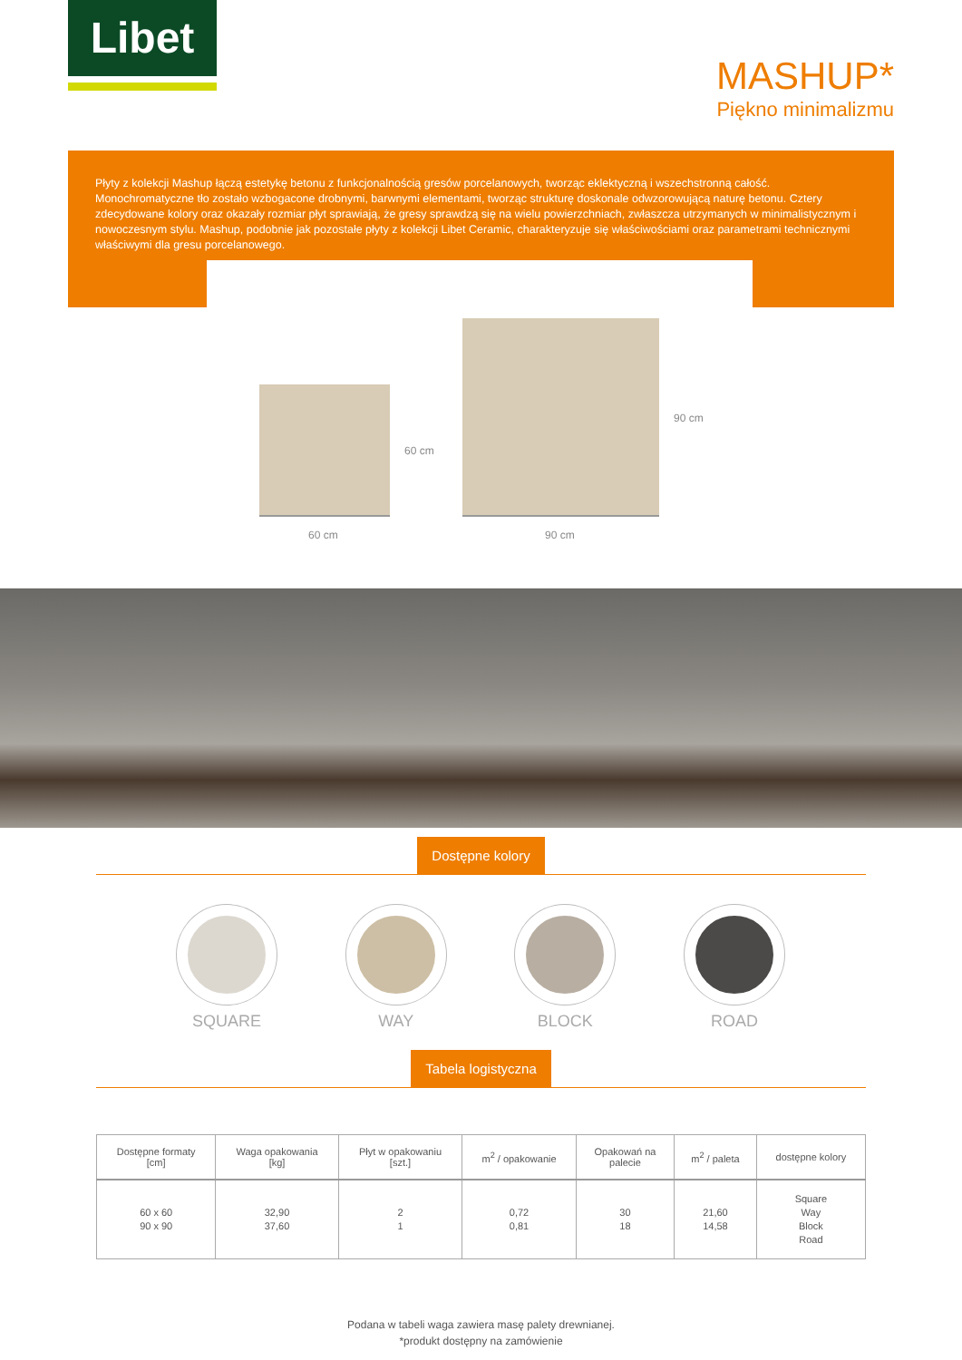Libet
MASHUP*
Piękno minimalizmu
Płyty z kolekcji Mashup łączą estetykę betonu z funkcjonalnością gresów porcelanowych, tworząc eklektyczną i wszechstronną całość. Monochromatyczne tło zostało wzbogacone drobnymi, barwnymi elementami, tworząc strukturę doskonale odwzorowującą naturę betonu. Cztery zdecydowane kolory oraz okazały rozmiar płyt sprawiają, że gresy sprawdzą się na wielu powierzchniach, zwłaszcza utrzymanych w minimalistycznym i nowoczesnym stylu. Mashup, podobnie jak pozostałe płyty z kolekcji Libet Ceramic, charakteryzuje się właściwościami oraz parametrami technicznymi właściwymi dla gresu porcelanowego.
60 cm
60 cm
90 cm
90 cm
Dostępne kolory
SQUARE WAY BLOCK ROAD
Tabela logistyczna
| Dostępne formaty [cm] | Waga opakowania [kg] | Płyt w opakowaniu [szt.] | m<sup>2</sup> / opakowanie | Opakowań na palecie | m<sup>2</sup> / paleta | dostępne kolory |
| --- | --- | --- | --- | --- | --- | --- |
| 60 x 60 90 x 90 | 32,90 37,60 | 2 1 | 0,72 0,81 | 30 18 | 21,60 14,58 | Square Way Block Road |
Podana w tabeli waga zawiera masę palety drewnianej.
*produkt dostępny na zamówienie